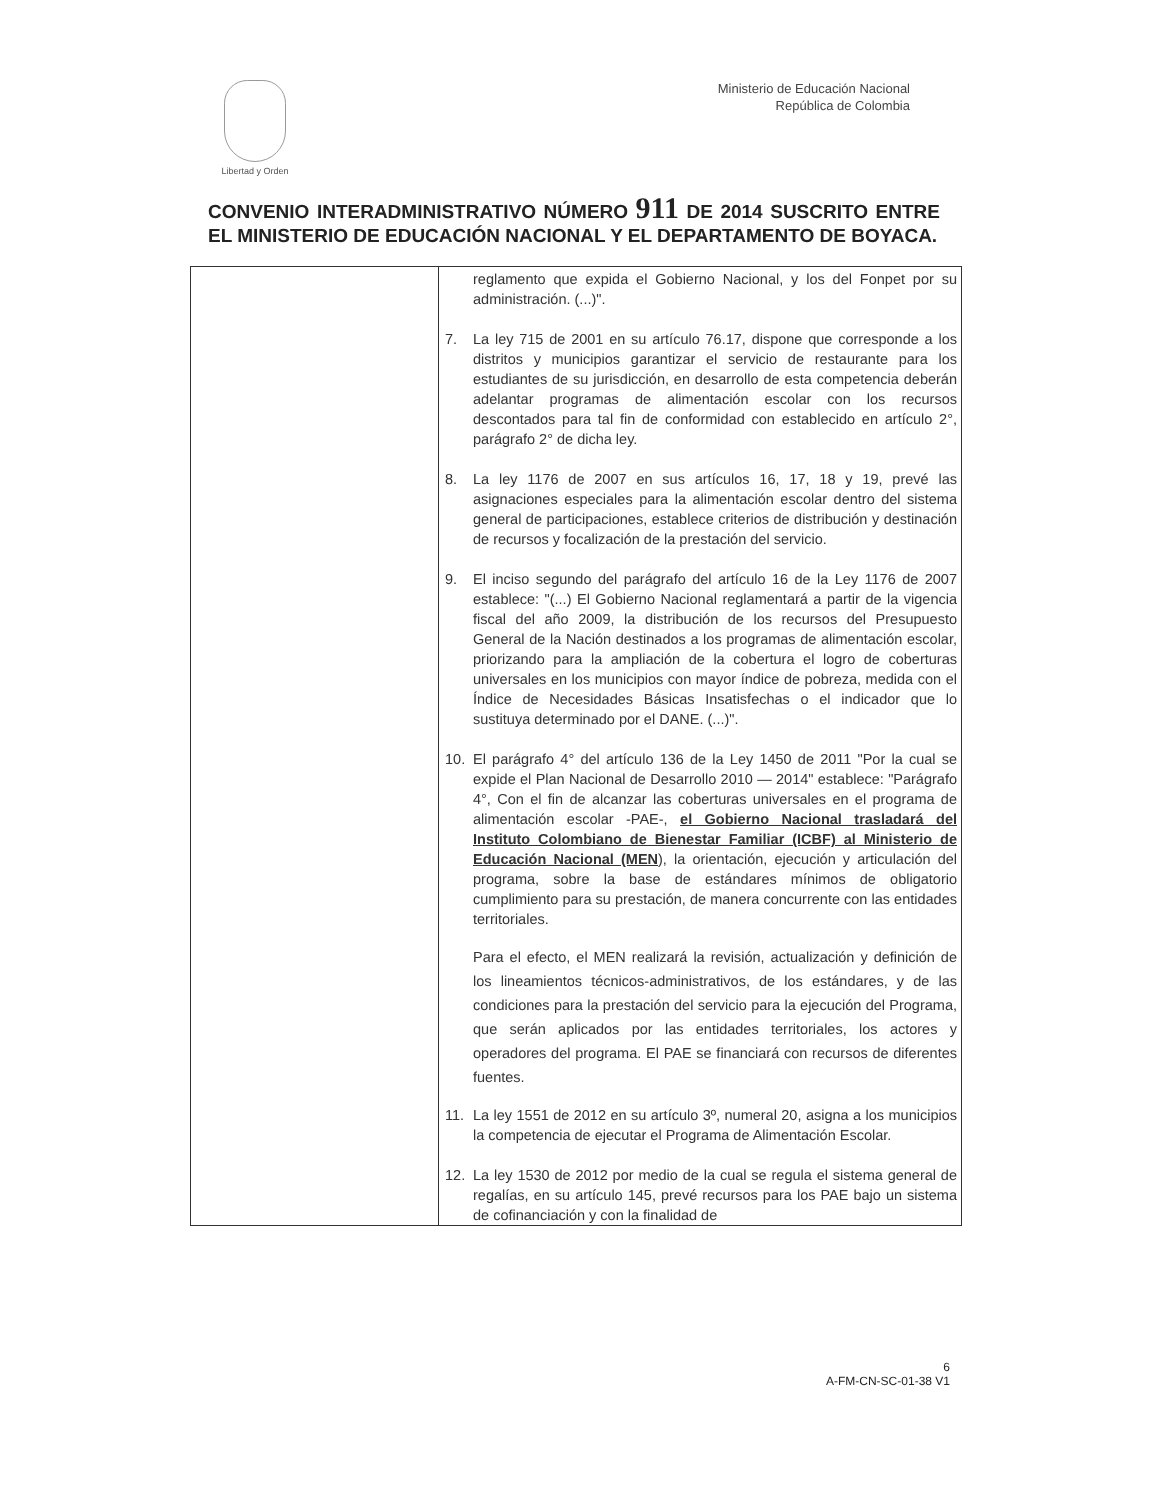Libertad y Orden
Ministerio de Educación Nacional
República de Colombia
CONVENIO INTERADMINISTRATIVO NÚMERO 911 DE 2014 SUSCRITO ENTRE EL MINISTERIO DE EDUCACIÓN NACIONAL Y EL DEPARTAMENTO DE BOYACA.
| | reglamento que expida el Gobierno Nacional, y los del Fonpet por su administración. (...)". 7. La ley 715 de 2001 en su artículo 76.17, dispone que corresponde a los distritos y municipios garantizar el servicio de restaurante para los estudiantes de su jurisdicción, en desarrollo de esta competencia deberán adelantar programas de alimentación escolar con los recursos descontados para tal fin de conformidad con establecido en artículo 2°, parágrafo 2° de dicha ley. 8. La ley 1176 de 2007 en sus artículos 16, 17, 18 y 19, prevé las asignaciones especiales para la alimentación escolar dentro del sistema general de participaciones, establece criterios de distribución y destinación de recursos y focalización de la prestación del servicio. 9. El inciso segundo del parágrafo del artículo 16 de la Ley 1176 de 2007 establece: "(...) El Gobierno Nacional reglamentará a partir de la vigencia fiscal del año 2009, la distribución de los recursos del Presupuesto General de la Nación destinados a los programas de alimentación escolar, priorizando para la ampliación de la cobertura el logro de coberturas universales en los municipios con mayor índice de pobreza, medida con el Índice de Necesidades Básicas Insatisfechas o el indicador que lo sustituya determinado por el DANE. (...)". 10. El parágrafo 4° del artículo 136 de la Ley 1450 de 2011 "Por la cual se expide el Plan Nacional de Desarrollo 2010 — 2014" establece: "Parágrafo 4°, Con el fin de alcanzar las coberturas universales en el programa de alimentación escolar -PAE-, el Gobierno Nacional trasladará del Instituto Colombiano de Bienestar Familiar (ICBF) al Ministerio de Educación Nacional (MEN ), la orientación, ejecución y articulación del programa, sobre la base de estándares mínimos de obligatorio cumplimiento para su prestación, de manera concurrente con las entidades territoriales. Para el efecto, el MEN realizará la revisión, actualización y definición de los lineamientos técnicos-administrativos, de los estándares, y de las condiciones para la prestación del servicio para la ejecución del Programa, que serán aplicados por las entidades territoriales, los actores y operadores del programa. El PAE se financiará con recursos de diferentes fuentes. 11. La ley 1551 de 2012 en su artículo 3º, numeral 20, asigna a los municipios la competencia de ejecutar el Programa de Alimentación Escolar. 12. La ley 1530 de 2012 por medio de la cual se regula el sistema general de regalías, en su artículo 145, prevé recursos para los PAE bajo un sistema de cofinanciación y con la finalidad de |
6
A-FM-CN-SC-01-38 V1